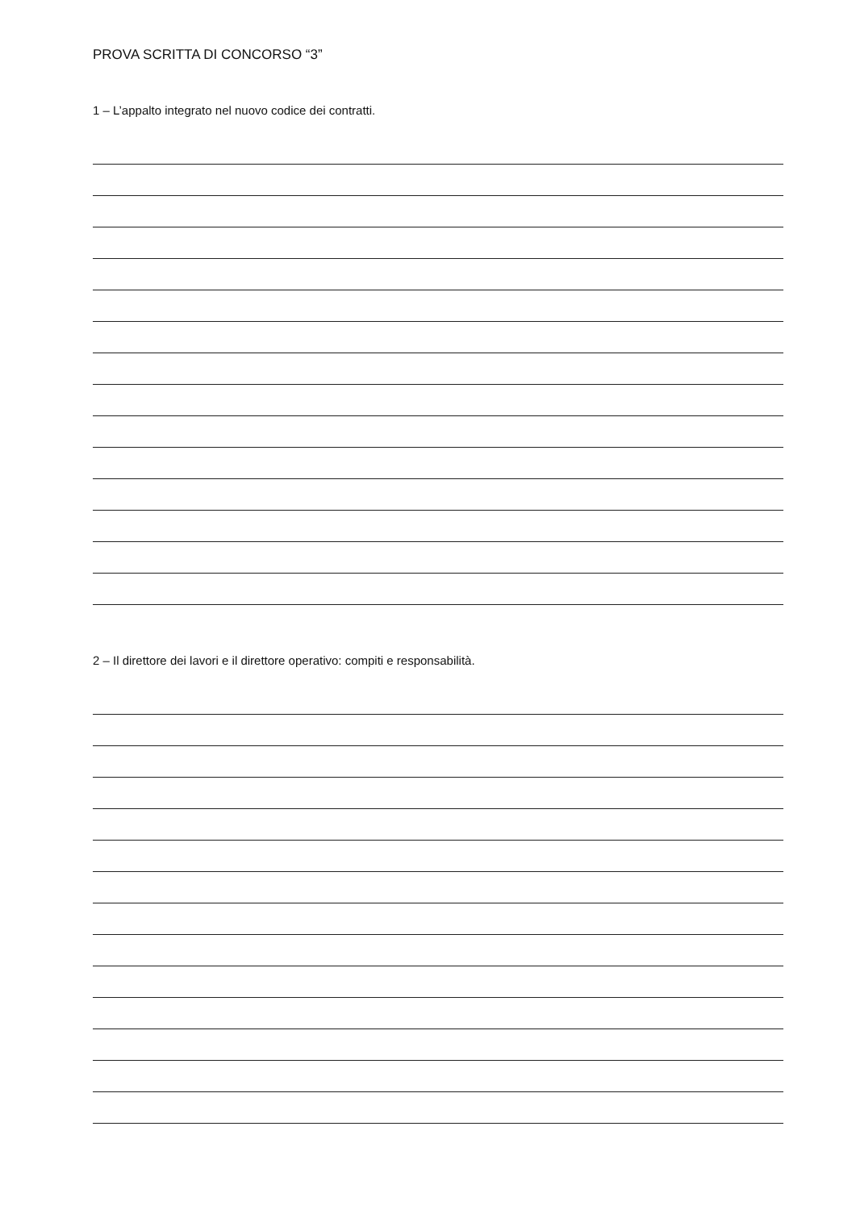PROVA SCRITTA DI CONCORSO “3”
1 – L’appalto integrato nel nuovo codice dei contratti.
2 – Il direttore dei lavori e il direttore operativo: compiti e responsabilità.